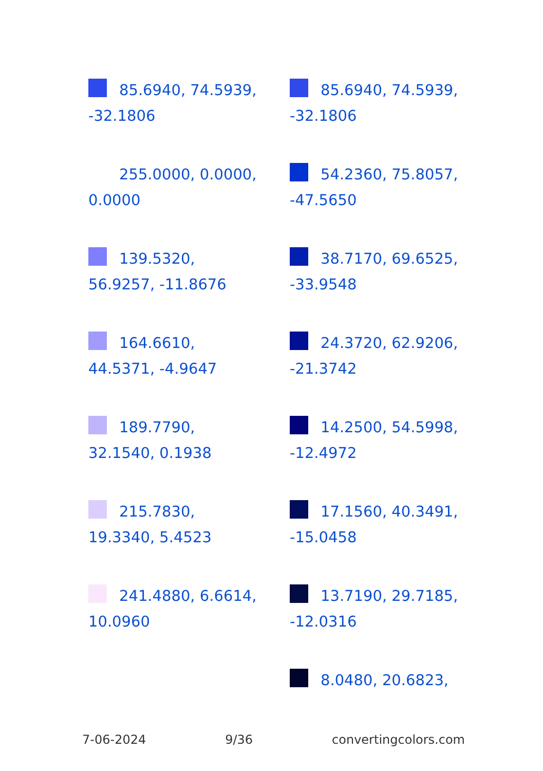85.6940, 74.5939, -32.1806
255.0000, 0.0000, 0.0000
139.5320, 56.9257, -11.8676
164.6610, 44.5371, -4.9647
189.7790, 32.1540, 0.1938
215.7830, 19.3340, 5.4523
241.4880, 6.6614, 10.0960
85.6940, 74.5939, -32.1806
54.2360, 75.8057, -47.5650
38.7170, 69.6525, -33.9548
24.3720, 62.9206, -21.3742
14.2500, 54.5998, -12.4972
17.1560, 40.3491, -15.0458
13.7190, 29.7185, -12.0316
8.0480, 20.6823,
7-06-2024 9/36 convertingcolors.com